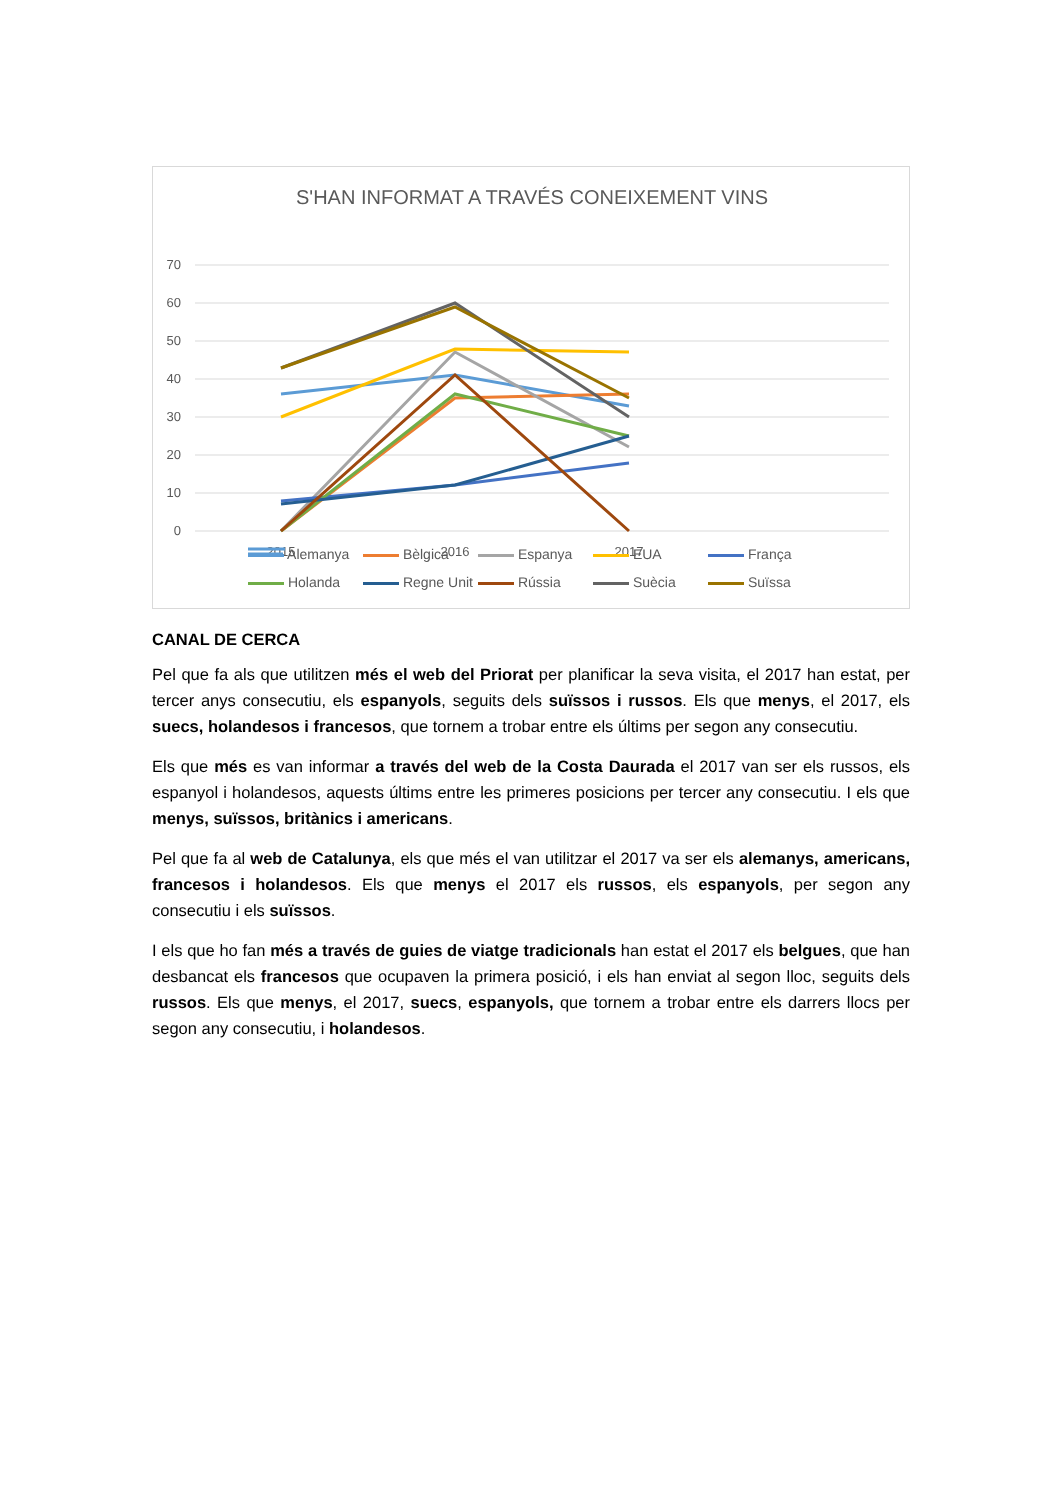S'HAN INFORMAT A TRAVÉS CONEIXEMENT VINS
70
60
50
40
30
20
10
0
2015
2016
2017
Alemanya Bèlgica Espanya EUA França Holanda Regne Unit Rússia Suècia Suïssa
CANAL DE CERCA
Pel que fa als que utilitzen més el web del Priorat per planificar la seva visita, el 2017 han estat, per tercer anys consecutiu, els espanyols, seguits dels suïssos i russos. Els que menys, el 2017, els suecs, holandesos i francesos, que tornem a trobar entre els últims per segon any consecutiu.
Els que més es van informar a través del web de la Costa Daurada el 2017 van ser els russos, els espanyol i holandesos, aquests últims entre les primeres posicions per tercer any consecutiu. I els que menys, suïssos, britànics i americans.
Pel que fa al web de Catalunya, els que més el van utilitzar el 2017 va ser els alemanys, americans, francesos i holandesos. Els que menys el 2017 els russos, els espanyols, per segon any consecutiu i els suïssos.
I els que ho fan més a través de guies de viatge tradicionals han estat el 2017 els belgues, que han desbancat els francesos que ocupaven la primera posició, i els han enviat al segon lloc, seguits dels russos. Els que menys, el 2017, suecs, espanyols, que tornem a trobar entre els darrers llocs per segon any consecutiu, i holandesos.